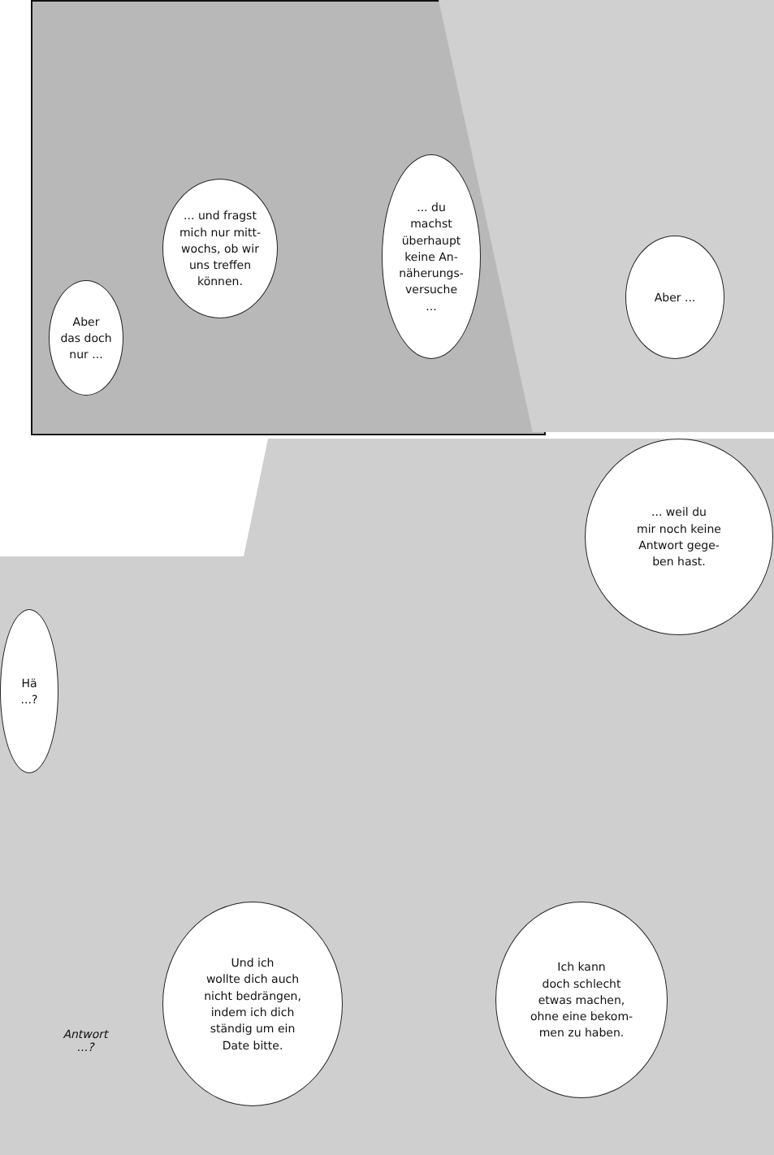... du
machst
überhaupt
keine An-
näherungs-
versuche
...
... und fragst
mich nur mitt-
wochs, ob wir
uns treffen
können.
Aber
das doch
nur ...
Aber ...
... weil du
mir noch keine
Antwort gege-
ben hast.
Hä
...?
Und ich
wollte dich auch
nicht bedrängen,
indem ich dich
ständig um ein
Date bitte.
Ich kann
doch schlecht
etwas machen,
ohne eine bekom-
men zu haben.
Antwort
...?